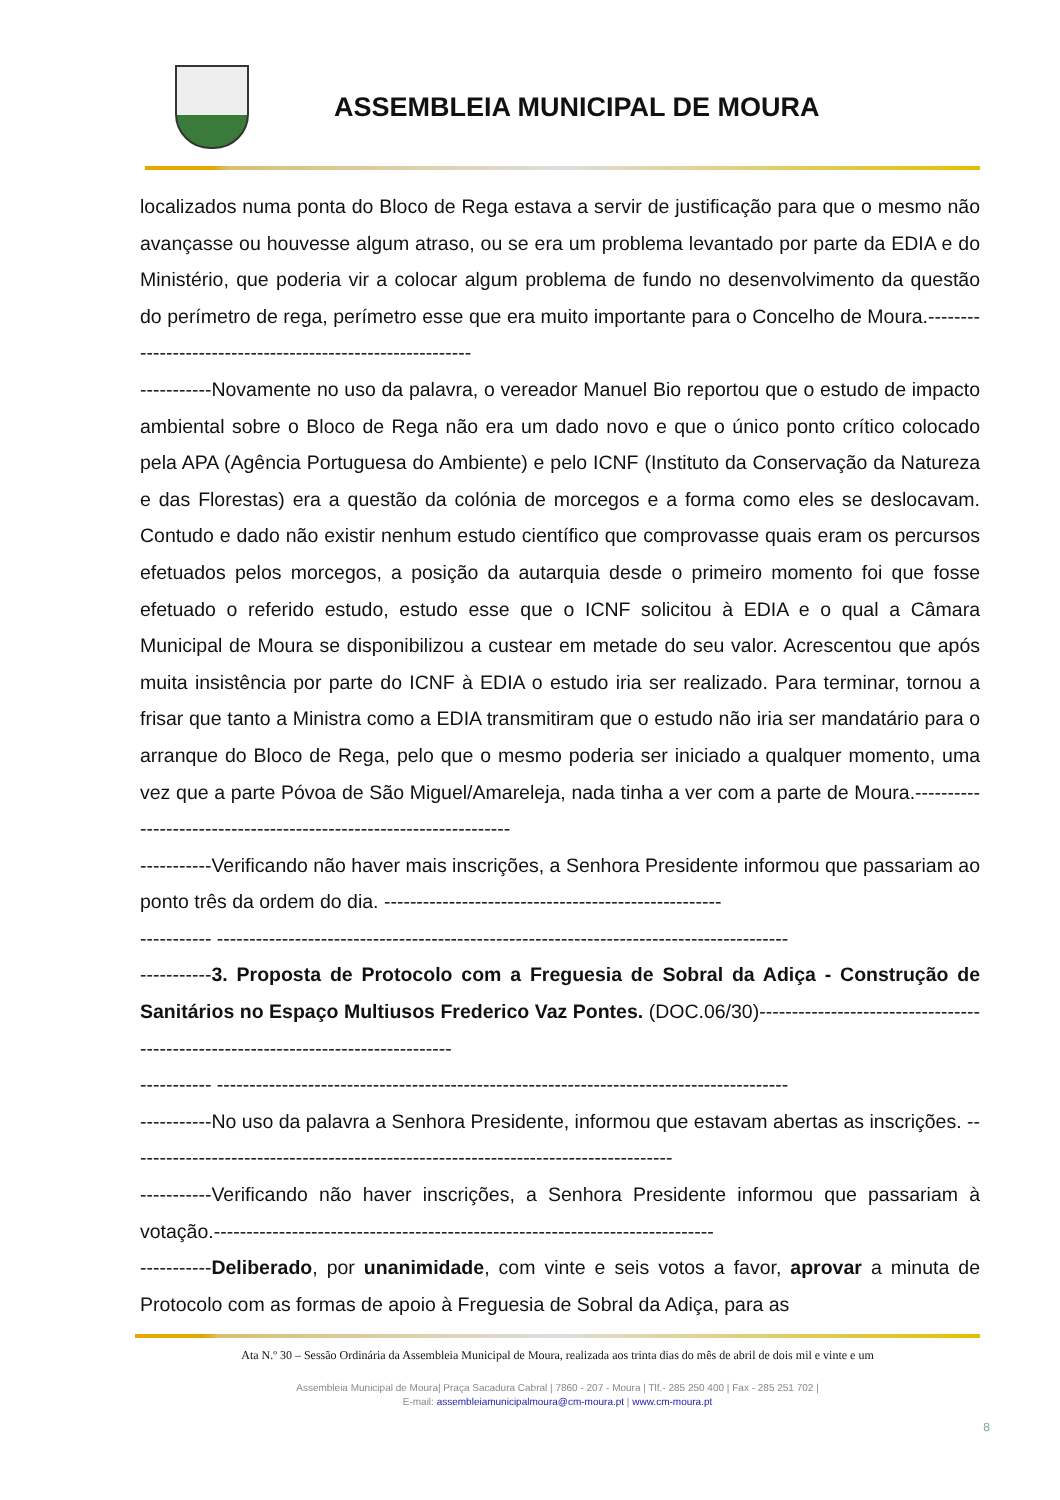ASSEMBLEIA MUNICIPAL DE MOURA
localizados numa ponta do Bloco de Rega estava a servir de justificação para que o mesmo não avançasse ou houvesse algum atraso, ou se era um problema levantado por parte da EDIA e do Ministério, que poderia vir a colocar algum problema de fundo no desenvolvimento da questão do perímetro de rega, perímetro esse que era muito importante para o Concelho de Moura.-----------------------------------------------------------
-----------Novamente no uso da palavra, o vereador Manuel Bio reportou que o estudo de impacto ambiental sobre o Bloco de Rega não era um dado novo e que o único ponto crítico colocado pela APA (Agência Portuguesa do Ambiente) e pelo ICNF (Instituto da Conservação da Natureza e das Florestas) era a questão da colónia de morcegos e a forma como eles se deslocavam. Contudo e dado não existir nenhum estudo científico que comprovasse quais eram os percursos efetuados pelos morcegos, a posição da autarquia desde o primeiro momento foi que fosse efetuado o referido estudo, estudo esse que o ICNF solicitou à EDIA e o qual a Câmara Municipal de Moura se disponibilizou a custear em metade do seu valor. Acrescentou que após muita insistência por parte do ICNF à EDIA o estudo iria ser realizado. Para terminar, tornou a frisar que tanto a Ministra como a EDIA transmitiram que o estudo não iria ser mandatário para o arranque do Bloco de Rega, pelo que o mesmo poderia ser iniciado a qualquer momento, uma vez que a parte Póvoa de São Miguel/Amareleja, nada tinha a ver com a parte de Moura.-------------------------------------------------------------------
-----------Verificando não haver mais inscrições, a Senhora Presidente informou que passariam ao ponto três da ordem do dia. ----------------------------------------------------
----------- ----------------------------------------------------------------------------------------
-----------3. Proposta de Protocolo com a Freguesia de Sobral da Adiça - Construção de Sanitários no Espaço Multiusos Frederico Vaz Pontes. (DOC.06/30)----------------------------------------------------------------------------------
----------- ----------------------------------------------------------------------------------------
-----------No uso da palavra a Senhora Presidente, informou que estavam abertas as inscrições. ------------------------------------------------------------------------------------
-----------Verificando não haver inscrições, a Senhora Presidente informou que passariam à votação.-----------------------------------------------------------------------------
-----------Deliberado, por unanimidade, com vinte e seis votos a favor, aprovar a minuta de Protocolo com as formas de apoio à Freguesia de Sobral da Adiça, para as
Ata N.º 30 – Sessão Ordinária da Assembleia Municipal de Moura, realizada aos trinta dias do mês de abril de dois mil e vinte e um
Assembleia Municipal de Moura| Praça Sacadura Cabral | 7860 - 207 - Moura | Tlf.- 285 250 400 | Fax - 285 251 702 |
E-mail: assembleiamunicipalmoura@cm-moura.pt | www.cm-moura.pt
8